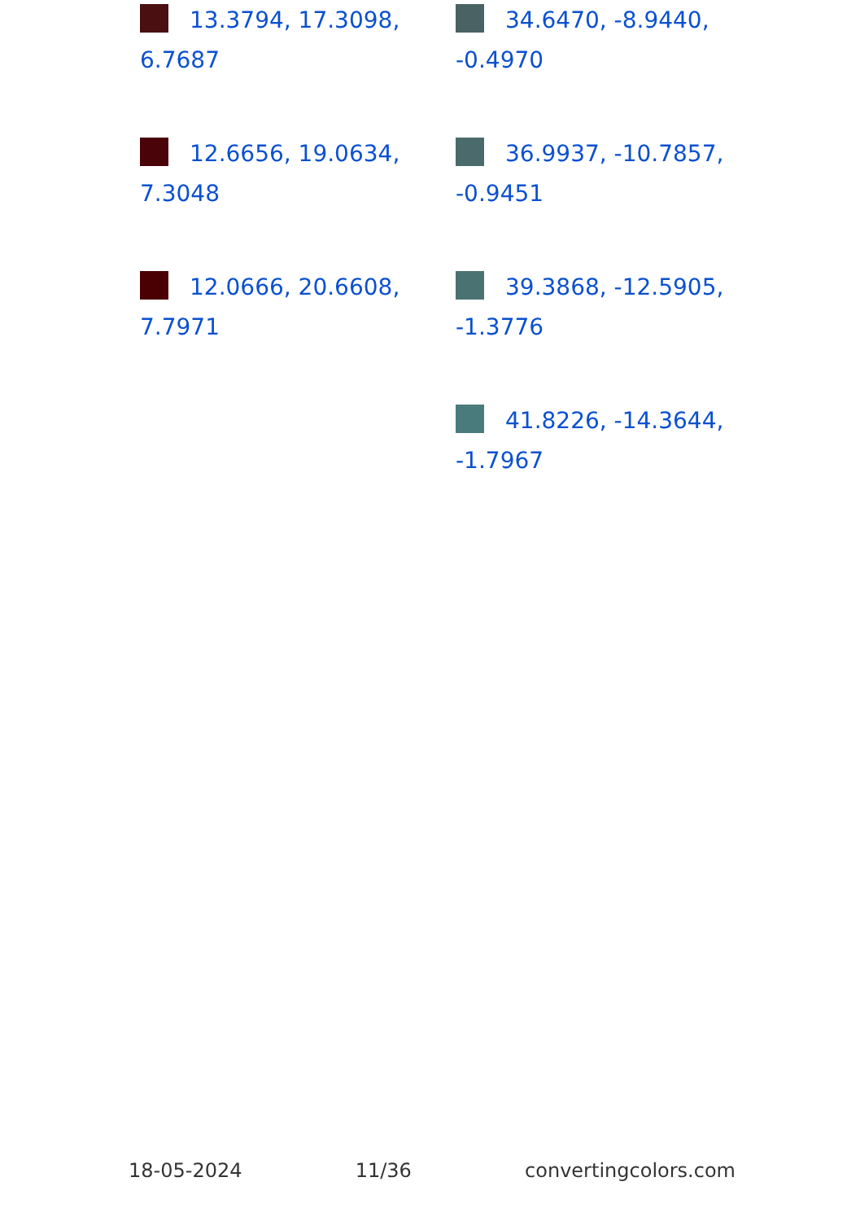13.3794, 17.3098, 6.7687
12.6656, 19.0634, 7.3048
12.0666, 20.6608, 7.7971
34.6470, -8.9440, -0.4970
36.9937, -10.7857, -0.9451
39.3868, -12.5905, -1.3776
41.8226, -14.3644, -1.7967
18-05-2024 11/36 convertingcolors.com